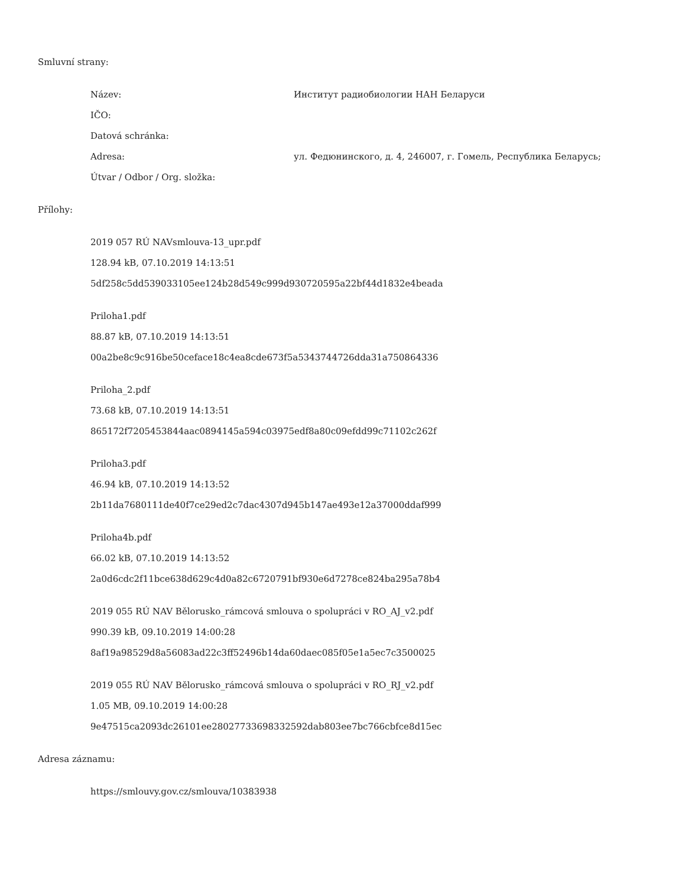Smluvní strany:
Název: Институт радиобиологии НАН Беларуси
IČO:
Datová schránka:
Adresa: ул. Федюнинского, д. 4, 246007, г. Гомель, Республика Беларусь;
Útvar / Odbor / Org. složka:
Přílohy:
2019 057 RÚ NAVsmlouva-13_upr.pdf
128.94 kB, 07.10.2019 14:13:51
5df258c5dd539033105ee124b28d549c999d930720595a22bf44d1832e4beada
Priloha1.pdf
88.87 kB, 07.10.2019 14:13:51
00a2be8c9c916be50ceface18c4ea8cde673f5a5343744726dda31a750864336
Priloha_2.pdf
73.68 kB, 07.10.2019 14:13:51
865172f7205453844aac0894145a594c03975edf8a80c09efdd99c71102c262f
Priloha3.pdf
46.94 kB, 07.10.2019 14:13:52
2b11da7680111de40f7ce29ed2c7dac4307d945b147ae493e12a37000ddaf999
Priloha4b.pdf
66.02 kB, 07.10.2019 14:13:52
2a0d6cdc2f11bce638d629c4d0a82c6720791bf930e6d7278ce824ba295a78b4
2019 055 RÚ NAV Bělorusko_rámcová smlouva o spolupráci v RO_AJ_v2.pdf
990.39 kB, 09.10.2019 14:00:28
8af19a98529d8a56083ad22c3ff52496b14da60daec085f05e1a5ec7c3500025
2019 055 RÚ NAV Bělorusko_rámcová smlouva o spolupráci v RO_RJ_v2.pdf
1.05 MB, 09.10.2019 14:00:28
9e47515ca2093dc26101ee28027733698332592dab803ee7bc766cbfce8d15ec
Adresa záznamu:
https://smlouvy.gov.cz/smlouva/10383938